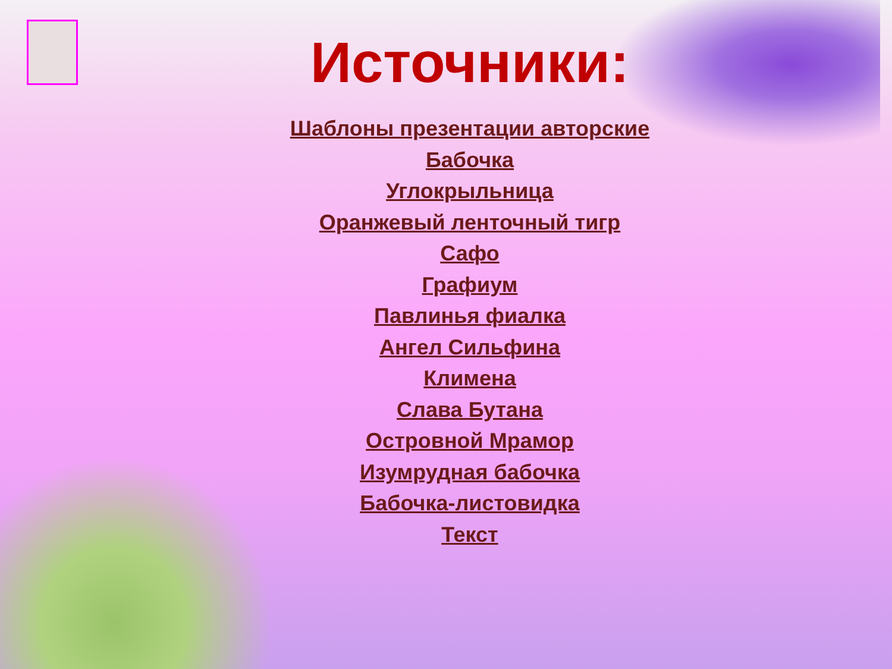Источники:
Шаблоны презентации авторские
Бабочка
Углокрыльница
Оранжевый ленточный тигр
Сафо
Графиум
Павлинья фиалка
Ангел Сильфина
Климена
Слава Бутана
Островной Мрамор
Изумрудная бабочка
Бабочка-листовидка
Текст